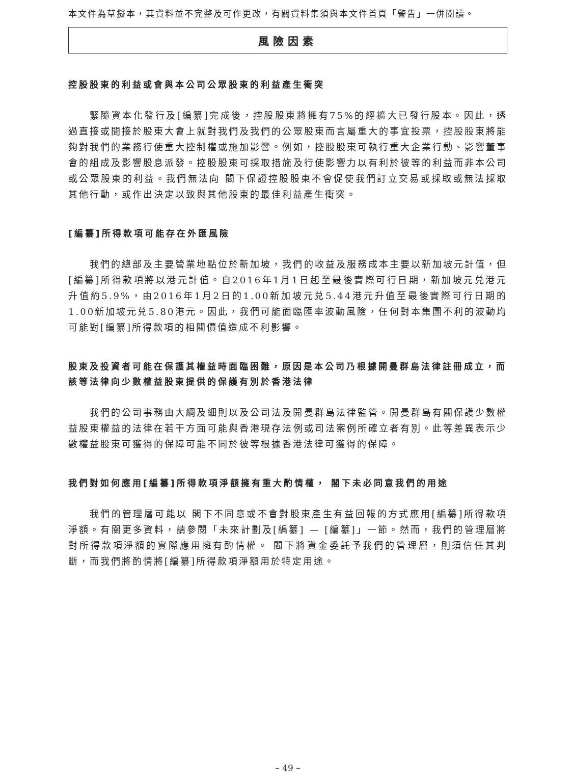本文件為草擬本，其資料並不完整及可作更改，有關資料集須與本文件首頁「警告」一併閱讀。
風險因素
控股股東的利益或會與本公司公眾股東的利益產生衝突
緊隨資本化發行及[編纂]完成後，控股股東將擁有75%的經擴大已發行股本。因此，透過直接或間接於股東大會上就對我們及我們的公眾股東而言屬重大的事宜投票，控股股東將能夠對我們的業務行使重大控制權或施加影響。例如，控股股東可執行重大企業行動、影響董事會的組成及影響股息派發。控股股東可採取措施及行使影響力以有利於彼等的利益而非本公司或公眾股東的利益。我們無法向 閣下保證控股股東不會促使我們訂立交易或採取或無法採取其他行動，或作出決定以致與其他股東的最佳利益產生衝突。
[編纂]所得款項可能存在外匯風險
我們的總部及主要營業地點位於新加坡，我們的收益及服務成本主要以新加坡元計值，但[編纂]所得款項將以港元計值。自2016年1月1日起至最後實際可行日期，新加坡元兑港元升值約5.9%，由2016年1月2日的1.00新加坡元兑5.44港元升值至最後實際可行日期的1.00新加坡元兑5.80港元。因此，我們可能面臨匯率波動風險，任何對本集團不利的波動均可能對[編纂]所得款項的相關價值造成不利影響。
股東及投資者可能在保護其權益時面臨困難，原因是本公司乃根據開曼群島法律註冊成立，而該等法律向少數權益股東提供的保護有別於香港法律
我們的公司事務由大綱及細則以及公司法及開曼群島法律監管。開曼群島有關保護少數權益股東權益的法律在若干方面可能與香港現存法例或司法案例所確立者有別。此等差異表示少數權益股東可獲得的保障可能不同於彼等根據香港法律可獲得的保障。
我們對如何應用[編纂]所得款項淨額擁有重大酌情權， 閣下未必同意我們的用途
我們的管理層可能以 閣下不同意或不會對股東產生有益回報的方式應用[編纂]所得款項淨額。有關更多資料，請參閱「未來計劃及[編纂] — [編纂]」一節。然而，我們的管理層將對所得款項淨額的實際應用擁有酌情權。 閣下將資金委託予我們的管理層，則須信任其判斷，而我們將酌情將[編纂]所得款項淨額用於特定用途。
– 49 –